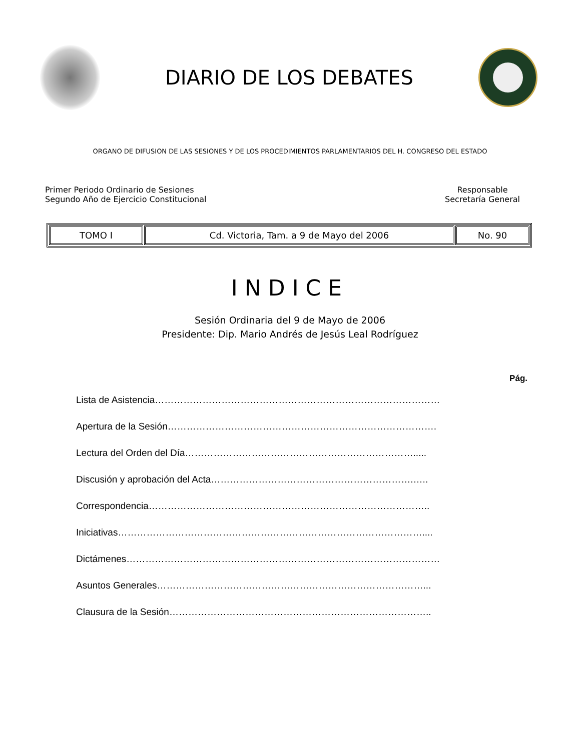DIARIO DE LOS DEBATES
ORGANO DE DIFUSION DE LAS SESIONES Y DE LOS PROCEDIMIENTOS PARLAMENTARIOS DEL H. CONGRESO DEL ESTADO
Primer Periodo Ordinario de Sesiones
Segundo Año de Ejercicio Constitucional
Responsable
Secretaría General
| TOMO I | Cd. Victoria, Tam. a 9 de Mayo del 2006 | No. 90 |
INDICE
Sesión Ordinaria del 9 de Mayo de 2006
Presidente: Dip. Mario Andrés de Jesús Leal Rodríguez
Pág.
Lista de Asistencia………………………………………………………………………………
Apertura de la Sesión………………………………………………………………………….
Lectura del Orden del Día……………………………………………………………….....
Discusión y aprobación del Acta……………………………………………………….…..
Correspondencia……………………………………………………………………………..
Iniciativas……………………………………………………………………………………....
Dictámenes………………………………………………………………………………………
Asuntos Generales…………………………………………………………………………...
Clausura de la Sesión………………………………………………………………………..